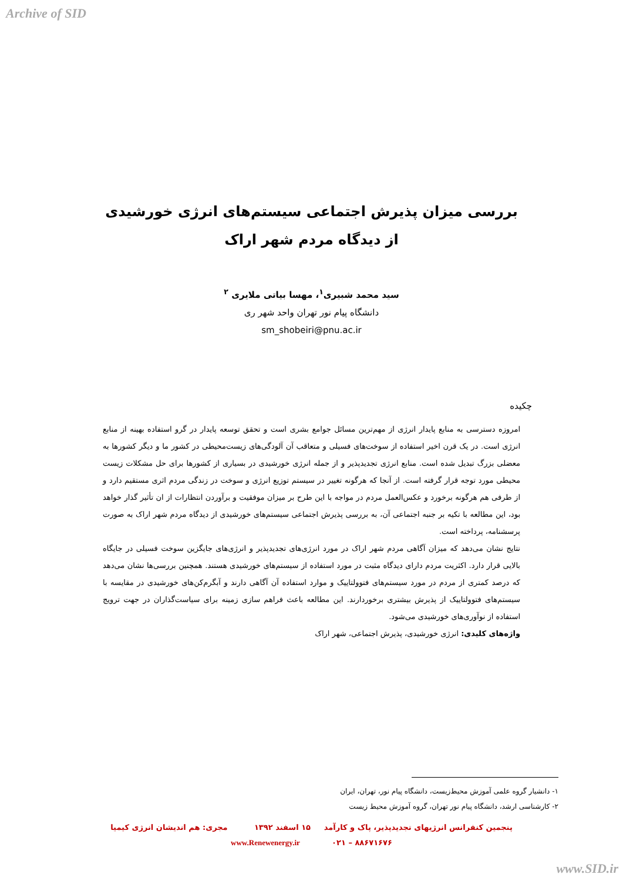Archive of SID
بررسی میزان پذیرش اجتماعی سیستم‌های انرژی خورشیدی
از دیدگاه مردم شهر اراک
سید محمد شبیری<sup>۱</sup>، مهسا بیاتی ملایری <sup>۲</sup>
دانشگاه پیام نور تهران واحد شهر ری
sm_shobeiri@pnu.ac.ir
چکیده
امروزه دسترسی به منابع پایدار انرژی از مهم‌ترین مسائل جوامع بشری است و تحقق توسعه پایدار در گرو استفاده بهینه از منابع انرژی است. در یک قرن اخیر استفاده از سوخت‌های فسیلی و متعاقب آن آلودگی‌های زیست‌محیطی در کشور ما و دیگر کشورها به معضلی بزرگ تبدیل شده است. منابع انرژی تجدیدپذیر و از جمله انرژی خورشیدی در بسیاری از کشورها برای حل مشکلات زیست محیطی مورد توجه قرار گرفته است. از آنجا که هرگونه تغییر در سیستم توزیع انرژی و سوخت در زندگی مردم اثری مستقیم دارد و از طرفی هم هرگونه برخورد و عکس‌العمل مردم در مواجه با این طرح بر میزان موفقیت و برآوردن انتظارات از ان تأثیر گذار خواهد بود، این مطالعه با تکیه بر جنبه اجتماعی آن، به بررسی پذیرش اجتماعی سیستم‌های خورشیدی از دیدگاه مردم شهر اراک به صورت پرسشنامه، پرداخته است.
نتایج نشان می‌دهد که میزان آگاهی مردم شهر اراک در مورد انرژی‌های تجدیدپذیر و انرژی‌های جایگزین سوخت فسیلی در جایگاه بالایی قرار دارد. اکثریت مردم دارای دیدگاه مثبت در مورد استفاده از سیستم‌های خورشیدی هستند. همچنین بررسی‌ها نشان می‌دهد که درصد کمتری از مردم در مورد سیستم‌های فتوولتاییک و موارد استفاده آن آگاهی دارند و آبگرم‌کن‌های خورشیدی در مقایسه با سیستم‌های فتوولتاییک از پذیرش بیشتری برخوردارند. این مطالعه باعث فراهم سازی زمینه برای سیاست‌گذاران در جهت ترویج استفاده از نوآوری‌های خورشیدی می‌شود.
واژه‌های کلیدی: انرژی خورشیدی، پذیرش اجتماعی، شهر اراک
۱- دانشیار گروه علمی آموزش محیط‌زیست، دانشگاه پیام نور، تهران، ایران
۲- کارشناسی ارشد، دانشگاه پیام نور تهران، گروه آموزش محیط زیست
پنجمین کنفرانس انرژیهای تجدیدپذیر، پاک و کارآمد ۱۵ اسفند ۱۳۹۲ مجری: هم اندیشان انرژی کیمیا
۰۲۱ – ۸۸۶۷۱۶۷۶ www.Renewenergy.ir
www.SID.ir